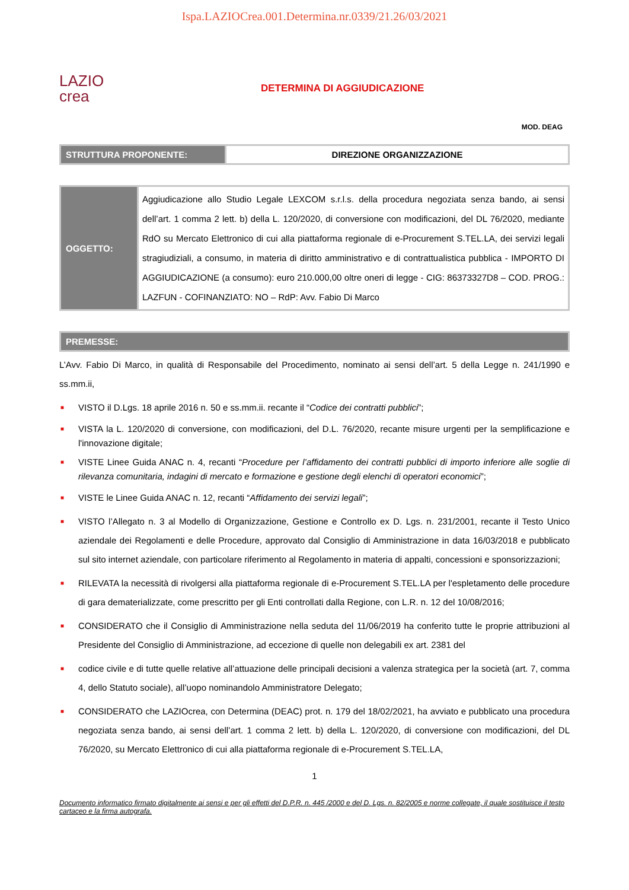Ispa.LAZIOCrea.001.Determina.nr.0339/21.26/03/2021
LAZIO
crea
DETERMINA DI AGGIUDICAZIONE
MOD. DEAG
| STRUTTURA PROPONENTE: | DIREZIONE ORGANIZZAZIONE |
| OGGETTO: | Aggiudicazione allo Studio Legale LEXCOM s.r.l.s. della procedura negoziata senza bando, ai sensi dell’art. 1 comma 2 lett. b) della L. 120/2020, di conversione con modificazioni, del DL 76/2020, mediante RdO su Mercato Elettronico di cui alla piattaforma regionale di e-Procurement S.TEL.LA, dei servizi legali stragiudiziali, a consumo, in materia di diritto amministrativo e di contrattualistica pubblica - IMPORTO DI AGGIUDICAZIONE (a consumo): euro 210.000,00 oltre oneri di legge - CIG: 86373327D8 – COD. PROG.: LAZFUN - COFINANZIATO: NO – RdP: Avv. Fabio Di Marco |
| PREMESSE: |
| --- |
L’Avv. Fabio Di Marco, in qualità di Responsabile del Procedimento, nominato ai sensi dell’art. 5 della Legge n. 241/1990 e ss.mm.ii,
■ VISTO il D.Lgs. 18 aprile 2016 n. 50 e ss.mm.ii. recante il “Codice dei contratti pubblici”;
■ VISTA la L. 120/2020 di conversione, con modificazioni, del D.L. 76/2020, recante misure urgenti per la semplificazione e l'innovazione digitale;
■ VISTE Linee Guida ANAC n. 4, recanti “Procedure per l’affidamento dei contratti pubblici di importo inferiore alle soglie di rilevanza comunitaria, indagini di mercato e formazione e gestione degli elenchi di operatori economici”;
■ VISTE le Linee Guida ANAC n. 12, recanti “Affidamento dei servizi legali”;
■ VISTO l’Allegato n. 3 al Modello di Organizzazione, Gestione e Controllo ex D. Lgs. n. 231/2001, recante il Testo Unico aziendale dei Regolamenti e delle Procedure, approvato dal Consiglio di Amministrazione in data 16/03/2018 e pubblicato sul sito internet aziendale, con particolare riferimento al Regolamento in materia di appalti, concessioni e sponsorizzazioni;
■ RILEVATA la necessità di rivolgersi alla piattaforma regionale di e-Procurement S.TEL.LA per l'espletamento delle procedure di gara dematerializzate, come prescritto per gli Enti controllati dalla Regione, con L.R. n. 12 del 10/08/2016;
■ CONSIDERATO che il Consiglio di Amministrazione nella seduta del 11/06/2019 ha conferito tutte le proprie attribuzioni al Presidente del Consiglio di Amministrazione, ad eccezione di quelle non delegabili ex art. 2381 del
■ codice civile e di tutte quelle relative all’attuazione delle principali decisioni a valenza strategica per la società (art. 7, comma 4, dello Statuto sociale), all’uopo nominandolo Amministratore Delegato;
■ CONSIDERATO che LAZIOcrea, con Determina (DEAC) prot. n. 179 del 18/02/2021, ha avviato e pubblicato una procedura negoziata senza bando, ai sensi dell’art. 1 comma 2 lett. b) della L. 120/2020, di conversione con modificazioni, del DL 76/2020, su Mercato Elettronico di cui alla piattaforma regionale di e-Procurement S.TEL.LA,
1
Documento informatico firmato digitalmente ai sensi e per gli effetti del D.P.R. n. 445 /2000 e del D. Lgs. n. 82/2005 e norme collegate, il quale sostituisce il testo cartaceo e la firma autografa.